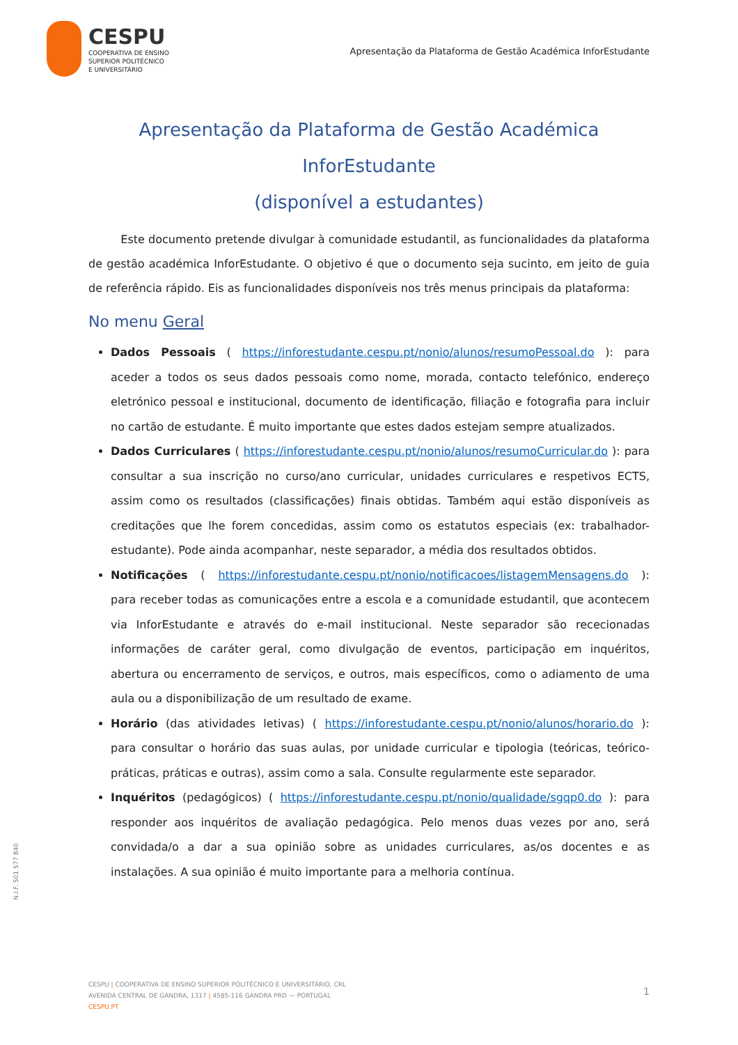CESPU
COOPERATIVA DE ENSINO
SUPERIOR POLITÉCNICO
E UNIVERSITÁRIO
Apresentação da Plataforma de Gestão Académica InforEstudante
Apresentação da Plataforma de Gestão Académica InforEstudante
(disponível a estudantes)
Este documento pretende divulgar à comunidade estudantil, as funcionalidades da plataforma de gestão académica InforEstudante. O objetivo é que o documento seja sucinto, em jeito de guia de referência rápido. Eis as funcionalidades disponíveis nos três menus principais da plataforma:
No menu Geral
Dados Pessoais ( https://inforestudante.cespu.pt/nonio/alunos/resumoPessoal.do ): para aceder a todos os seus dados pessoais como nome, morada, contacto telefónico, endereço eletrónico pessoal e institucional, documento de identificação, filiação e fotografia para incluir no cartão de estudante. É muito importante que estes dados estejam sempre atualizados.
Dados Curriculares ( https://inforestudante.cespu.pt/nonio/alunos/resumoCurricular.do ): para consultar a sua inscrição no curso/ano curricular, unidades curriculares e respetivos ECTS, assim como os resultados (classificações) finais obtidas. Também aqui estão disponíveis as creditações que lhe forem concedidas, assim como os estatutos especiais (ex: trabalhador-estudante). Pode ainda acompanhar, neste separador, a média dos resultados obtidos.
Notificações ( https://inforestudante.cespu.pt/nonio/notificacoes/listagemMensagens.do ): para receber todas as comunicações entre a escola e a comunidade estudantil, que acontecem via InforEstudante e através do e-mail institucional. Neste separador são rececionadas informações de caráter geral, como divulgação de eventos, participação em inquéritos, abertura ou encerramento de serviços, e outros, mais específicos, como o adiamento de uma aula ou a disponibilização de um resultado de exame.
Horário (das atividades letivas) ( https://inforestudante.cespu.pt/nonio/alunos/horario.do ): para consultar o horário das suas aulas, por unidade curricular e tipologia (teóricas, teórico-práticas, práticas e outras), assim como a sala. Consulte regularmente este separador.
Inquéritos (pedagógicos) ( https://inforestudante.cespu.pt/nonio/qualidade/sgqp0.do ): para responder aos inquéritos de avaliação pedagógica. Pelo menos duas vezes por ano, será convidada/o a dar a sua opinião sobre as unidades curriculares, as/os docentes e as instalações. A sua opinião é muito importante para a melhoria contínua.
N.I.F. 501 577 840
CESPU | COOPERATIVA DE ENSINO SUPERIOR POLITÉCNICO E UNIVERSITÁRIO, CRL
AVENIDA CENTRAL DE GANDRA, 1317 | 4585-116 GANDRA PRD — PORTUGAL
CESPU.PT
1